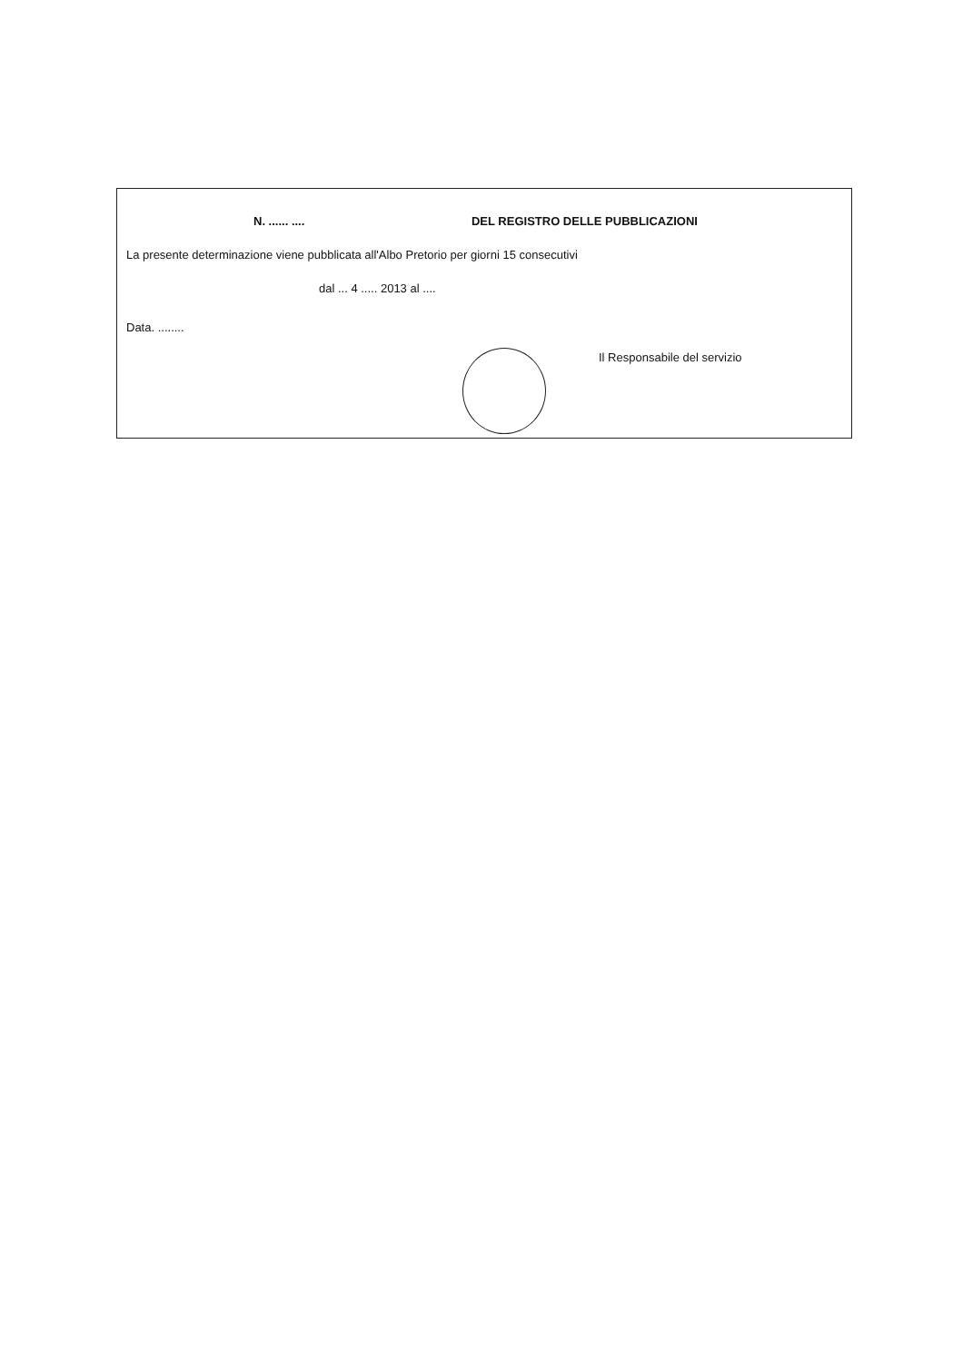N. ...... .... DEL REGISTRO DELLE PUBBLICAZIONI
La presente determinazione viene pubblicata all'Albo Pretorio per giorni 15 consecutivi
dal ... 4 ..... 2013 al ....
Data. ........
Il Responsabile del servizio